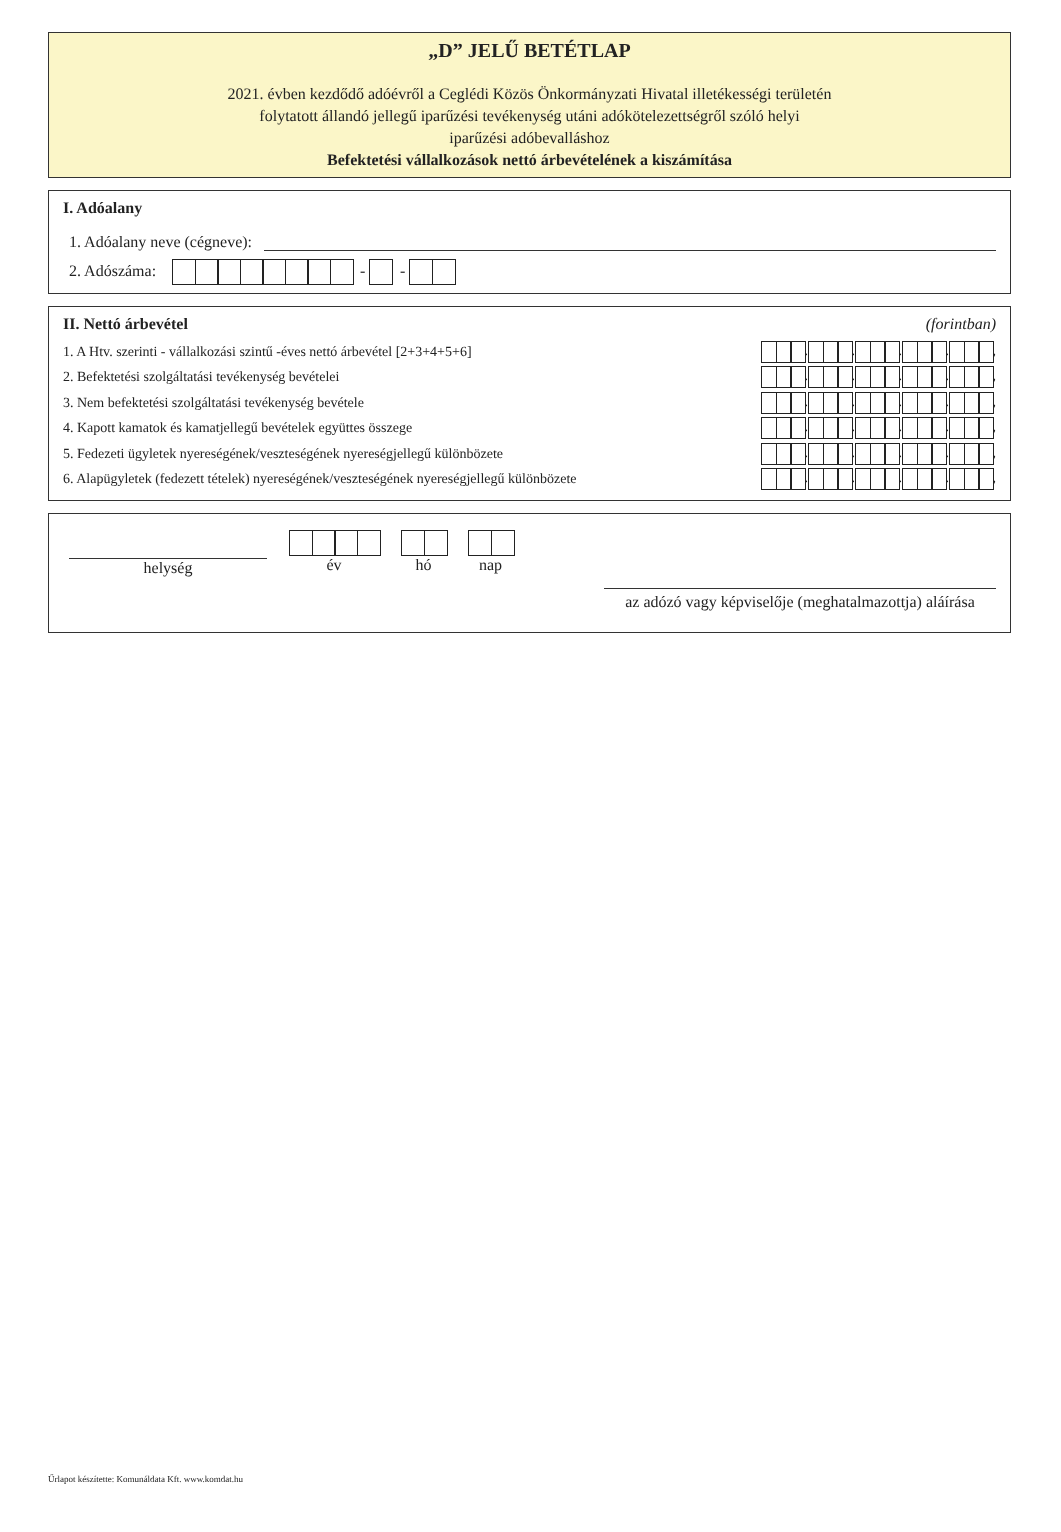„D” JELŰ BETÉTLAP
2021. évben kezdődő adóévről a Ceglédi Közös Önkormányzati Hivatal illetékességi területén
folytatott állandó jellegű iparűzési tevékenység utáni adókötelezettségről szóló helyi
iparűzési adóbevalláshoz
Befektetési vállalkozások nettó árbevételének a kiszámítása
I. Adóalany
1. Adóalany neve (cégneve):
2. Adószáma: - -
II. Nettó árbevétel (forintban)
1. A Htv. szerinti - vállalkozási szintű -éves nettó árbevétel [2+3+4+5+6] . . . . ,
2. Befektetési szolgáltatási tevékenység bevételei . . . . ,
3. Nem befektetési szolgáltatási tevékenység bevétele . . . . ,
4. Kapott kamatok és kamatjellegű bevételek együttes összege . . . . ,
5. Fedezeti ügyletek nyereségének/veszteségének nyereségjellegű különbözete . . . . ,
6. Alapügyletek (fedezett tételek) nyereségének/veszteségének nyereségjellegű különbözete . . . . ,
helység
év
hó
nap
az adózó vagy képviselője (meghatalmazottja) aláírása
Űrlapot készítette: Komunáldata Kft. www.komdat.hu